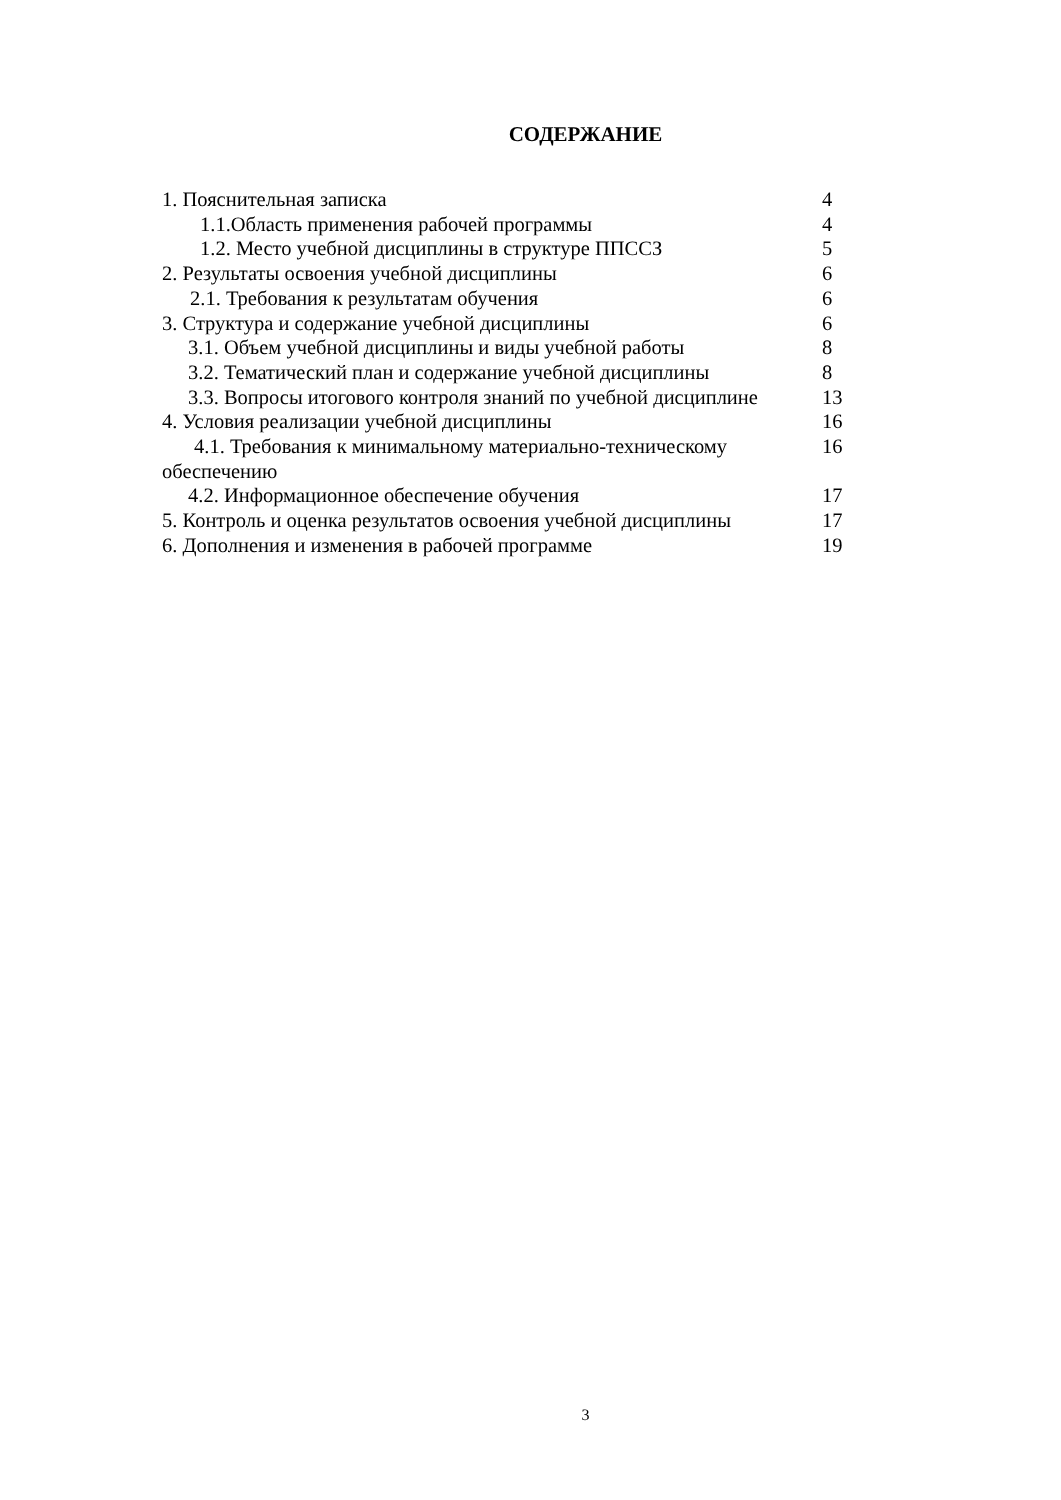СОДЕРЖАНИЕ
1. Пояснительная записка 4
1.1.Область применения рабочей программы 4
1.2. Место учебной дисциплины в структуре ППССЗ 5
2. Результаты освоения учебной дисциплины 6
2.1. Требования к результатам обучения 6
3. Структура и содержание учебной дисциплины 6
3.1. Объем учебной дисциплины и виды учебной работы 8
3.2. Тематический план и содержание учебной дисциплины 8
3.3. Вопросы итогового контроля знаний по учебной дисциплине 13
4. Условия реализации учебной дисциплины 16
4.1. Требования к минимальному материально-техническому
обеспечению 16
4.2. Информационное обеспечение обучения 17
5. Контроль и оценка результатов освоения учебной дисциплины 17
6. Дополнения и изменения в рабочей программе 19
3